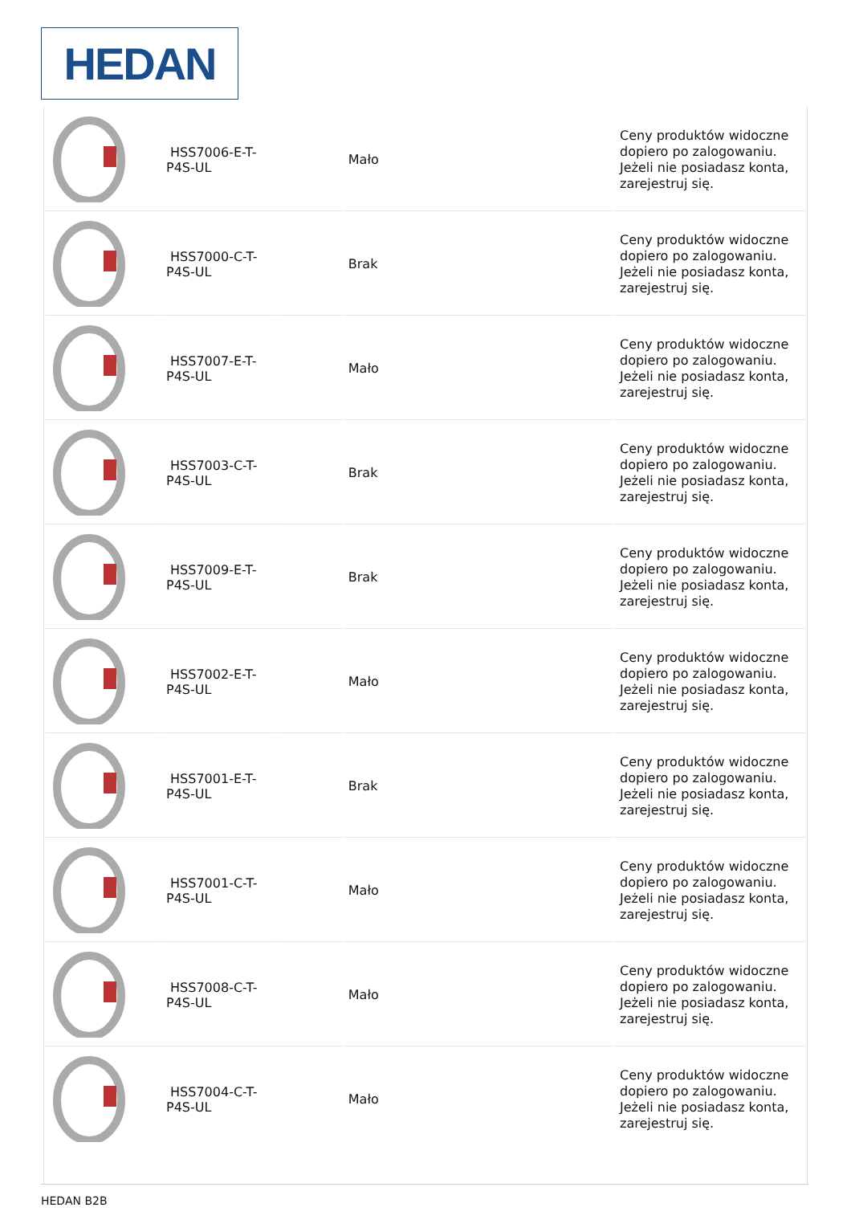HEDAN
| | HSS7006-E-T-P4S-UL | | Mało | Ceny produktów widoczne dopiero po zalogowaniu. Jeżeli nie posiadasz konta, zarejestruj się. |
| | HSS7000-C-T-P4S-UL | | Brak | Ceny produktów widoczne dopiero po zalogowaniu. Jeżeli nie posiadasz konta, zarejestruj się. |
| | HSS7007-E-T-P4S-UL | | Mało | Ceny produktów widoczne dopiero po zalogowaniu. Jeżeli nie posiadasz konta, zarejestruj się. |
| | HSS7003-C-T-P4S-UL | | Brak | Ceny produktów widoczne dopiero po zalogowaniu. Jeżeli nie posiadasz konta, zarejestruj się. |
| | HSS7009-E-T-P4S-UL | | Brak | Ceny produktów widoczne dopiero po zalogowaniu. Jeżeli nie posiadasz konta, zarejestruj się. |
| | HSS7002-E-T-P4S-UL | | Mało | Ceny produktów widoczne dopiero po zalogowaniu. Jeżeli nie posiadasz konta, zarejestruj się. |
| | HSS7001-E-T-P4S-UL | | Brak | Ceny produktów widoczne dopiero po zalogowaniu. Jeżeli nie posiadasz konta, zarejestruj się. |
| | HSS7001-C-T-P4S-UL | | Mało | Ceny produktów widoczne dopiero po zalogowaniu. Jeżeli nie posiadasz konta, zarejestruj się. |
| | HSS7008-C-T-P4S-UL | | Mało | Ceny produktów widoczne dopiero po zalogowaniu. Jeżeli nie posiadasz konta, zarejestruj się. |
| | HSS7004-C-T-P4S-UL | | Mało | Ceny produktów widoczne dopiero po zalogowaniu. Jeżeli nie posiadasz konta, zarejestruj się. |
HEDAN B2B